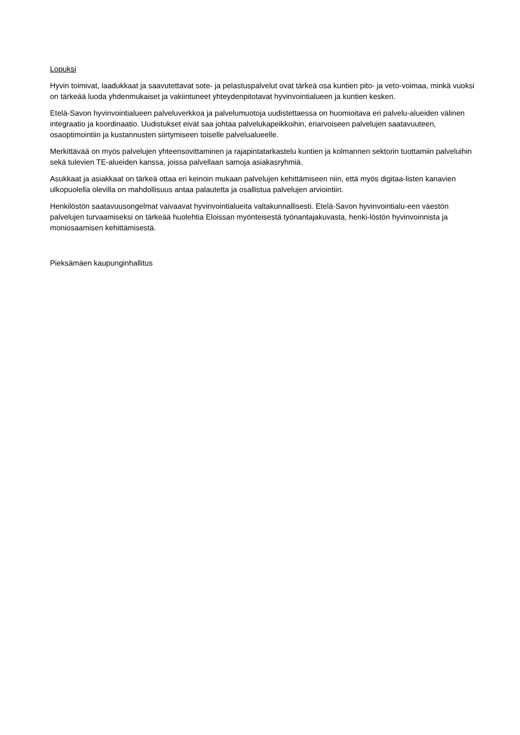Lopuksi
Hyvin toimivat, laadukkaat ja saavutettavat sote- ja pelastuspalvelut ovat tärkeä osa kuntien pito- ja veto-voimaa, minkä vuoksi on tärkeää luoda yhdenmukaiset ja vakiintuneet yhteydenpitotavat hyvinvointialueen ja kuntien kesken.
Etelä-Savon hyvinvointialueen palveluverkkoa ja palvelumuotoja uudistettaessa on huomioitava eri palvelu-alueiden välinen integraatio ja koordinaatio. Uudistukset eivät saa johtaa palvelukapeikkoihin, eriarvoiseen palvelujen saatavuuteen, osaoptimointiin ja kustannusten siirtymiseen toiselle palvelualueelle.
Merkittävää on myös palvelujen yhteensovittaminen ja rajapintatarkastelu kuntien ja kolmannen sektorin tuottamiin palveluihin sekä tulevien TE-alueiden kanssa, joissa palvellaan samoja asiakasryhmiä.
Asukkaat ja asiakkaat on tärkeä ottaa eri keinoin mukaan palvelujen kehittämiseen niin, että myös digitaa-listen kanavien ulkopuolella olevilla on mahdollisuus antaa palautetta ja osallistua palvelujen arviointiin.
Henkilöstön saatavuusongelmat vaivaavat hyvinvointialueita valtakunnallisesti. Etelä-Savon hyvinvointialu-een väestön palvelujen turvaamiseksi on tärkeää huolehtia Eloissan myönteisestä työnantajakuvasta, henki-löstön hyvinvoinnista ja moniosaamisen kehittämisestä.
Pieksämäen kaupunginhallitus